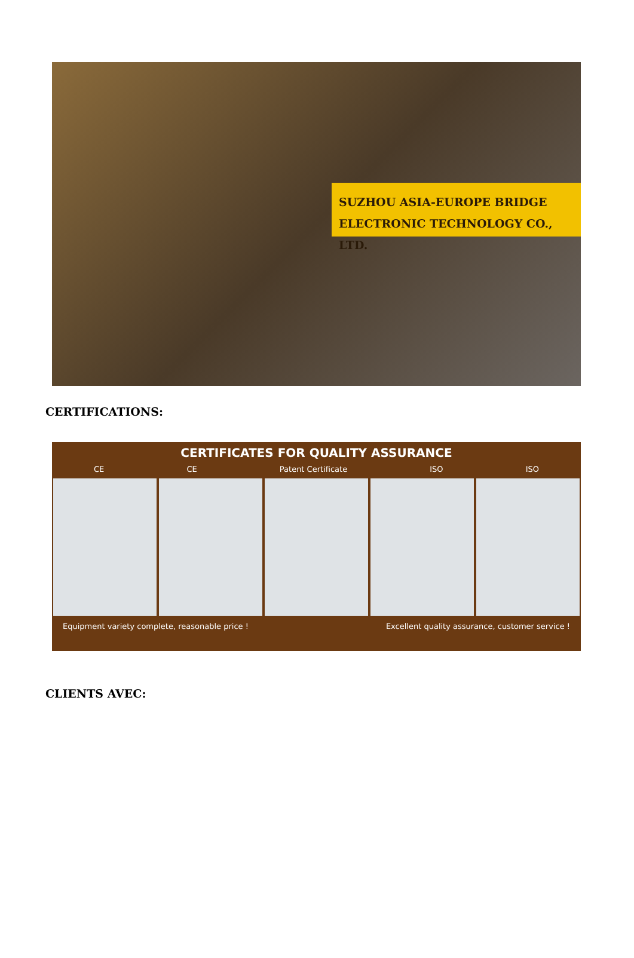SUZHOU ASIA-EUROPE BRIDGE
ELECTRONIC TECHNOLOGY CO., LTD.
CERTIFICATIONS:
CERTIFICATES FOR QUALITY ASSURANCE
CE CE Patent Certificate ISO ISO
Equipment variety complete, reasonable price ! Excellent quality assurance, customer service !
CLIENTS AVEC: